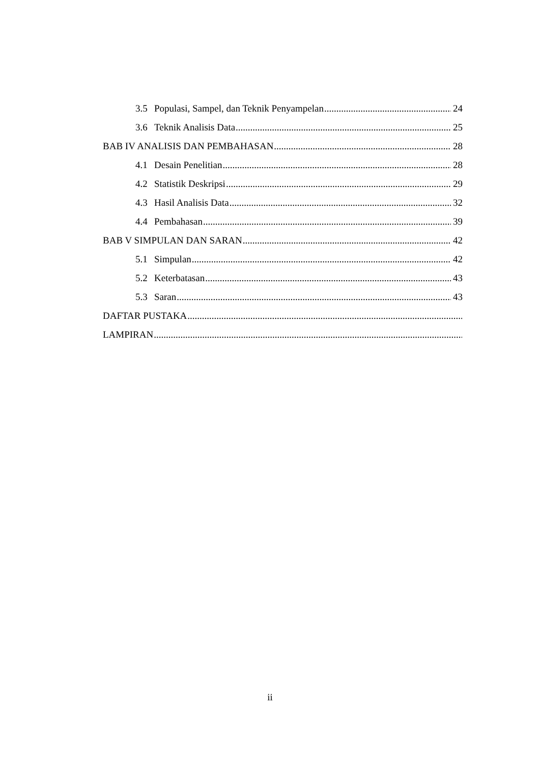3.5 Populasi, Sampel, dan Teknik Penyampelan 24
3.6 Teknik Analisis Data 25
BAB IV ANALISIS DAN PEMBAHASAN 28
4.1 Desain Penelitian 28
4.2 Statistik Deskripsi 29
4.3 Hasil Analisis Data 32
4.4 Pembahasan 39
BAB V SIMPULAN DAN SARAN 42
5.1 Simpulan 42
5.2 Keterbatasan 43
5.3 Saran 43
DAFTAR PUSTAKA
LAMPIRAN
ii